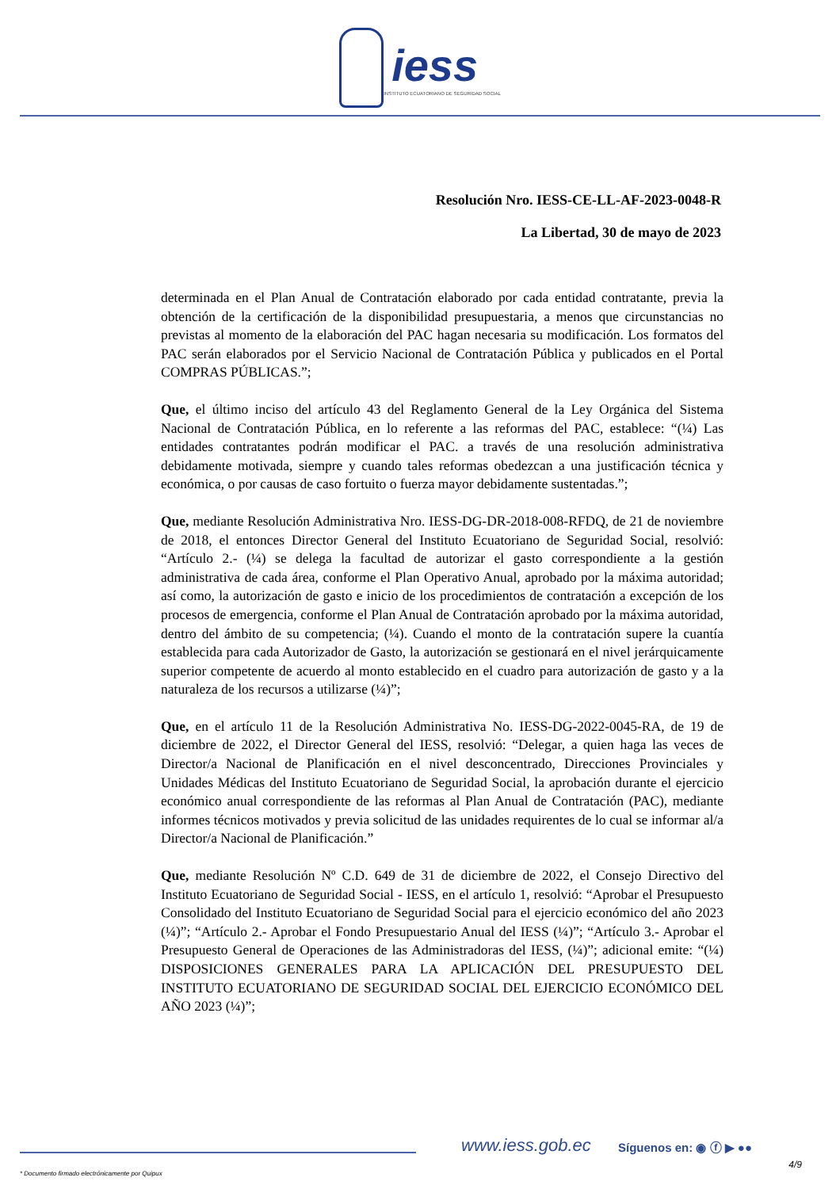iess
INSTITUTO ECUATORIANO DE SEGURIDAD SOCIAL
Resolución Nro. IESS-CE-LL-AF-2023-0048-R
La Libertad, 30 de mayo de 2023
determinada en el Plan Anual de Contratación elaborado por cada entidad contratante, previa la obtención de la certificación de la disponibilidad presupuestaria, a menos que circunstancias no previstas al momento de la elaboración del PAC hagan necesaria su modificación. Los formatos del PAC serán elaborados por el Servicio Nacional de Contratación Pública y publicados en el Portal COMPRAS PÚBLICAS.”;
Que, el último inciso del artículo 43 del Reglamento General de la Ley Orgánica del Sistema Nacional de Contratación Pública, en lo referente a las reformas del PAC, establece: “(¼) Las entidades contratantes podrán modificar el PAC. a través de una resolución administrativa debidamente motivada, siempre y cuando tales reformas obedezcan a una justificación técnica y económica, o por causas de caso fortuito o fuerza mayor debidamente sustentadas.”;
Que, mediante Resolución Administrativa Nro. IESS-DG-DR-2018-008-RFDQ, de 21 de noviembre de 2018, el entonces Director General del Instituto Ecuatoriano de Seguridad Social, resolvió: “Artículo 2.- (¼) se delega la facultad de autorizar el gasto correspondiente a la gestión administrativa de cada área, conforme el Plan Operativo Anual, aprobado por la máxima autoridad; así como, la autorización de gasto e inicio de los procedimientos de contratación a excepción de los procesos de emergencia, conforme el Plan Anual de Contratación aprobado por la máxima autoridad, dentro del ámbito de su competencia; (¼). Cuando el monto de la contratación supere la cuantía establecida para cada Autorizador de Gasto, la autorización se gestionará en el nivel jerárquicamente superior competente de acuerdo al monto establecido en el cuadro para autorización de gasto y a la naturaleza de los recursos a utilizarse (¼)”;
Que, en el artículo 11 de la Resolución Administrativa No. IESS-DG-2022-0045-RA, de 19 de diciembre de 2022, el Director General del IESS, resolvió: “Delegar, a quien haga las veces de Director/a Nacional de Planificación en el nivel desconcentrado, Direcciones Provinciales y Unidades Médicas del Instituto Ecuatoriano de Seguridad Social, la aprobación durante el ejercicio económico anual correspondiente de las reformas al Plan Anual de Contratación (PAC), mediante informes técnicos motivados y previa solicitud de las unidades requirentes de lo cual se informar al/a Director/a Nacional de Planificación.”
Que, mediante Resolución Nº C.D. 649 de 31 de diciembre de 2022, el Consejo Directivo del Instituto Ecuatoriano de Seguridad Social - IESS, en el artículo 1, resolvió: “Aprobar el Presupuesto Consolidado del Instituto Ecuatoriano de Seguridad Social para el ejercicio económico del año 2023 (¼)”; “Artículo 2.- Aprobar el Fondo Presupuestario Anual del IESS (¼)”; “Artículo 3.- Aprobar el Presupuesto General de Operaciones de las Administradoras del IESS, (¼)”; adicional emite: “(¼) DISPOSICIONES GENERALES PARA LA APLICACIÓN DEL PRESUPUESTO DEL INSTITUTO ECUATORIANO DE SEGURIDAD SOCIAL DEL EJERCICIO ECONÓMICO DEL AÑO 2023 (¼)”;
www.iess.gob.ec Síguenos en: ◉ ⓕ ▶ ●●
4/9
* Documento firmado electrónicamente por Quipux